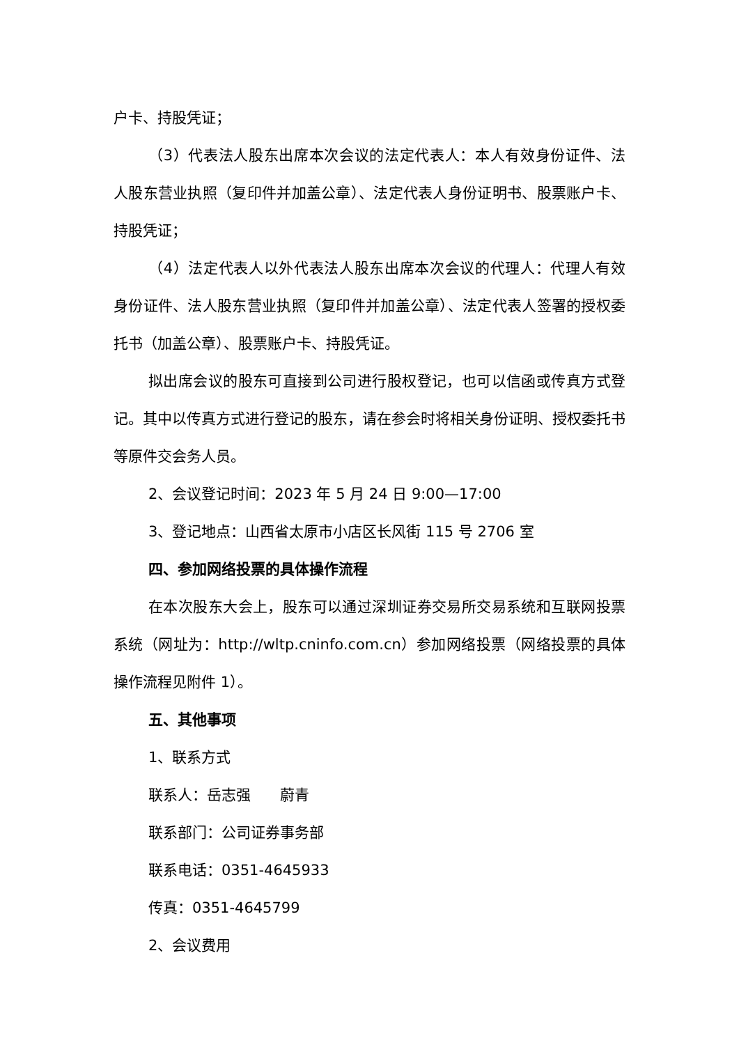户卡、持股凭证；
（3）代表法人股东出席本次会议的法定代表人：本人有效身份证件、法人股东营业执照（复印件并加盖公章）、法定代表人身份证明书、股票账户卡、持股凭证；
（4）法定代表人以外代表法人股东出席本次会议的代理人：代理人有效身份证件、法人股东营业执照（复印件并加盖公章）、法定代表人签署的授权委托书（加盖公章）、股票账户卡、持股凭证。
拟出席会议的股东可直接到公司进行股权登记，也可以信函或传真方式登记。其中以传真方式进行登记的股东，请在参会时将相关身份证明、授权委托书等原件交会务人员。
2、会议登记时间：2023 年 5 月 24 日 9:00—17:00
3、登记地点：山西省太原市小店区长风街 115 号 2706 室
四、参加网络投票的具体操作流程
在本次股东大会上，股东可以通过深圳证券交易所交易系统和互联网投票系统（网址为：http://wltp.cninfo.com.cn）参加网络投票（网络投票的具体操作流程见附件 1）。
五、其他事项
1、联系方式
联系人：岳志强　　蔚青
联系部门：公司证券事务部
联系电话：0351-4645933
传真：0351-4645799
2、会议费用